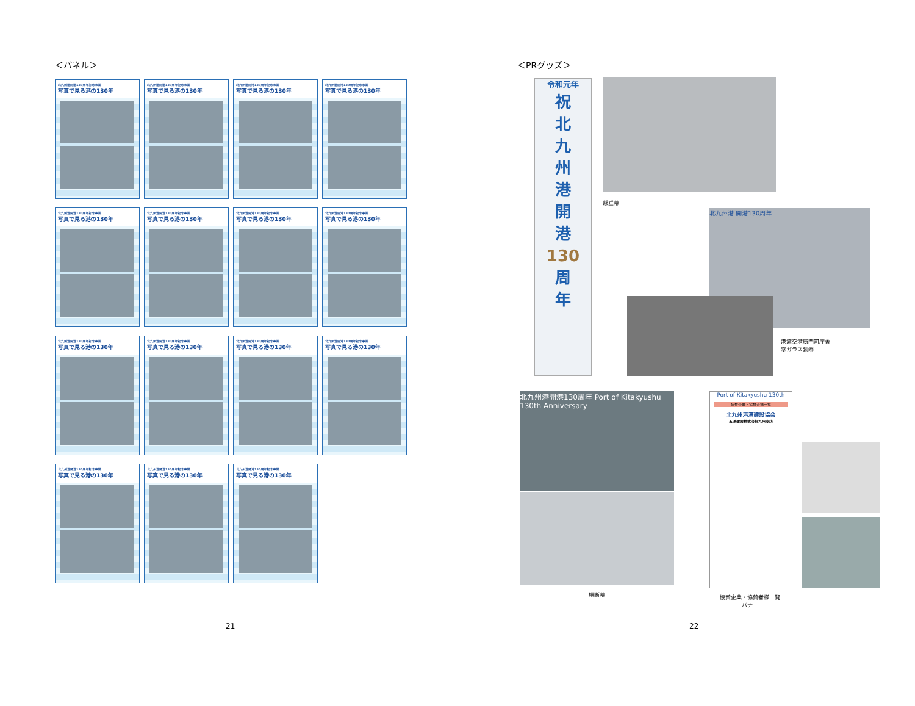＜パネル＞
北九州港開港130周年記念事業
写真で見る港の130年
北九州港開港130周年記念事業
写真で見る港の130年
北九州港開港130周年記念事業
写真で見る港の130年
北九州港開港130周年記念事業
写真で見る港の130年
北九州港開港130周年記念事業
写真で見る港の130年
北九州港開港130周年記念事業
写真で見る港の130年
北九州港開港130周年記念事業
写真で見る港の130年
北九州港開港130周年記念事業
写真で見る港の130年
北九州港開港130周年記念事業
写真で見る港の130年
北九州港開港130周年記念事業
写真で見る港の130年
北九州港開港130周年記念事業
写真で見る港の130年
北九州港開港130周年記念事業
写真で見る港の130年
北九州港開港130周年記念事業
写真で見る港の130年
北九州港開港130周年記念事業
写真で見る港の130年
北九州港開港130周年記念事業
写真で見る港の130年
21
＜PRグッズ＞
令和元年
祝
北
九
州
港
開
港
130
周
年
懸垂幕
北九州港 開港130周年
港湾空港局門司庁舎
窓ガラス装飾
北九州港開港130周年 Port of Kitakyushu 130th Anniversary
横断幕
Port of Kitakyushu 130th
協賛企業・協賛者様一覧
北九州港湾建設協会
五洋建設株式会社九州支店
協賛企業・協賛者様一覧
バナー
22